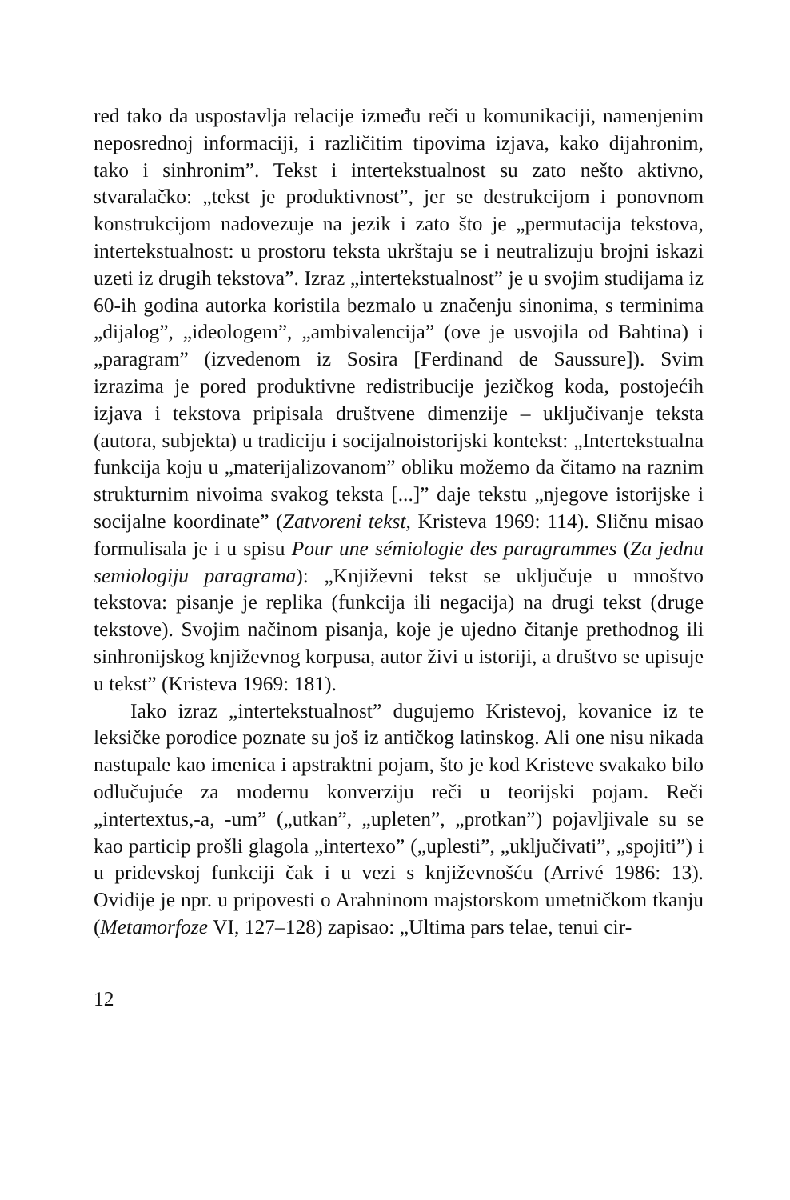red tako da uspostavlja relacije između reči u komunikaciji, namenjenim neposrednoj informaciji, i različitim tipovima izjava, kako dijahronim, tako i sinhronim”. Tekst i intertekstualnost su zato nešto aktivno, stvaralačko: „tekst je produktivnost”, jer se destrukcijom i ponovnom konstrukcijom nadovezuje na jezik i zato što je „permutacija tekstova, intertekstualnost: u prostoru teksta ukrštaju se i neutralizuju brojni iskazi uzeti iz drugih tekstova”. Izraz „intertekstualnost” je u svojim studijama iz 60-ih godina autorka koristila bezmalo u značenju sinonima, s terminima „dijalog”, „ideologem”, „ambivalencija” (ove je usvojila od Bahtina) i „paragram” (izvedenom iz Sosira [Ferdinand de Saussure]). Svim izrazima je pored produktivne redistribucije jezičkog koda, postojećih izjava i tekstova pripisala društvene dimenzije – uključivanje teksta (autora, subjekta) u tradiciju i socijalnoistorijski kontekst: „Intertekstualna funkcija koju u „materijalizovanom” obliku možemo da čitamo na raznim strukturnim nivoima svakog teksta [...]” daje tekstu „njegove istorijske i socijalne koordinate” (Zatvoreni tekst, Kristeva 1969: 114). Sličnu misao formulisala je i u spisu Pour une sémiologie des paragrammes (Za jednu semiologiju paragrama): „Književni tekst se uključuje u mnoštvo tekstova: pisanje je replika (funkcija ili negacija) na drugi tekst (druge tekstove). Svojim načinom pisanja, koje je ujedno čitanje prethodnog ili sinhronijskog književnog korpusa, autor živi u istoriji, a društvo se upisuje u tekst” (Kristeva 1969: 181).
Iako izraz „intertekstualnost” dugujemo Kristevoj, kovanice iz te leksičke porodice poznate su još iz antičkog latinskog. Ali one nisu nikada nastupale kao imenica i apstraktni pojam, što je kod Kristeve svakako bilo odlučujuće za modernu konverziju reči u teorijski pojam. Reči „intertextus,-a, -um” („utkan”, „upleten”, „protkan”) pojavljivale su se kao particip prošli glagola „intertexo” („uplesti”, „uključivati”, „spojiti”) i u pridevskoj funkciji čak i u vezi s književnošću (Arrivé 1986: 13). Ovidije je npr. u pripovesti o Arahninom majstorskom umetničkom tkanju (Metamorfoze VI, 127–128) zapisao: „Ultima pars telae, tenui cir-
12